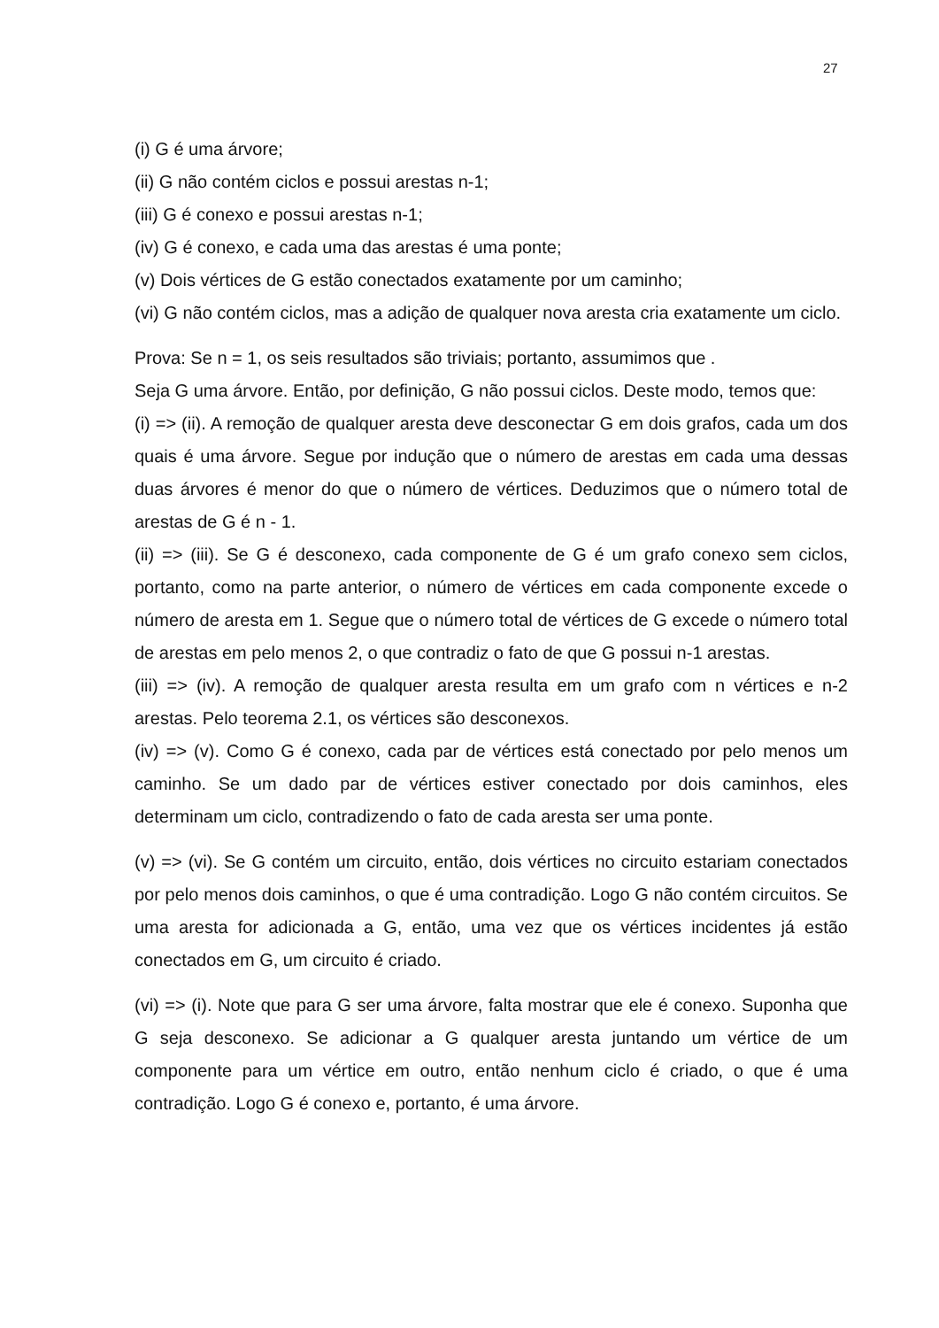27
(i) G é uma árvore;
(ii) G não contém ciclos e possui arestas n-1;
(iii) G é conexo e possui arestas n-1;
(iv) G é conexo, e cada uma das arestas é uma ponte;
(v) Dois vértices de G estão conectados exatamente por um caminho;
(vi) G não contém ciclos, mas a adição de qualquer nova aresta cria exatamente um ciclo.
Prova: Se n = 1, os seis resultados são triviais; portanto, assumimos que .
Seja G uma árvore. Então, por definição, G não possui ciclos. Deste modo, temos que:
(i) => (ii). A remoção de qualquer aresta deve desconectar G em dois grafos, cada um dos quais é uma árvore. Segue por indução que o número de arestas em cada uma dessas duas árvores é menor do que o número de vértices. Deduzimos que o número total de arestas de G é n - 1.
(ii) => (iii). Se G é desconexo, cada componente de G é um grafo conexo sem ciclos, portanto, como na parte anterior, o número de vértices em cada componente excede o número de aresta em 1. Segue que o número total de vértices de G excede o número total de arestas em pelo menos 2, o que contradiz o fato de que G possui n-1 arestas.
(iii) => (iv). A remoção de qualquer aresta resulta em um grafo com n vértices e n-2 arestas. Pelo teorema 2.1, os vértices são desconexos.
(iv) => (v). Como G é conexo, cada par de vértices está conectado por pelo menos um caminho. Se um dado par de vértices estiver conectado por dois caminhos, eles determinam um ciclo, contradizendo o fato de cada aresta ser uma ponte.
(v) => (vi). Se G contém um circuito, então, dois vértices no circuito estariam conectados por pelo menos dois caminhos, o que é uma contradição. Logo G não contém circuitos. Se uma aresta for adicionada a G, então, uma vez que os vértices incidentes já estão conectados em G, um circuito é criado.
(vi) => (i). Note que para G ser uma árvore, falta mostrar que ele é conexo. Suponha que G seja desconexo. Se adicionar a G qualquer aresta juntando um vértice de um componente para um vértice em outro, então nenhum ciclo é criado, o que é uma contradição. Logo G é conexo e, portanto, é uma árvore.